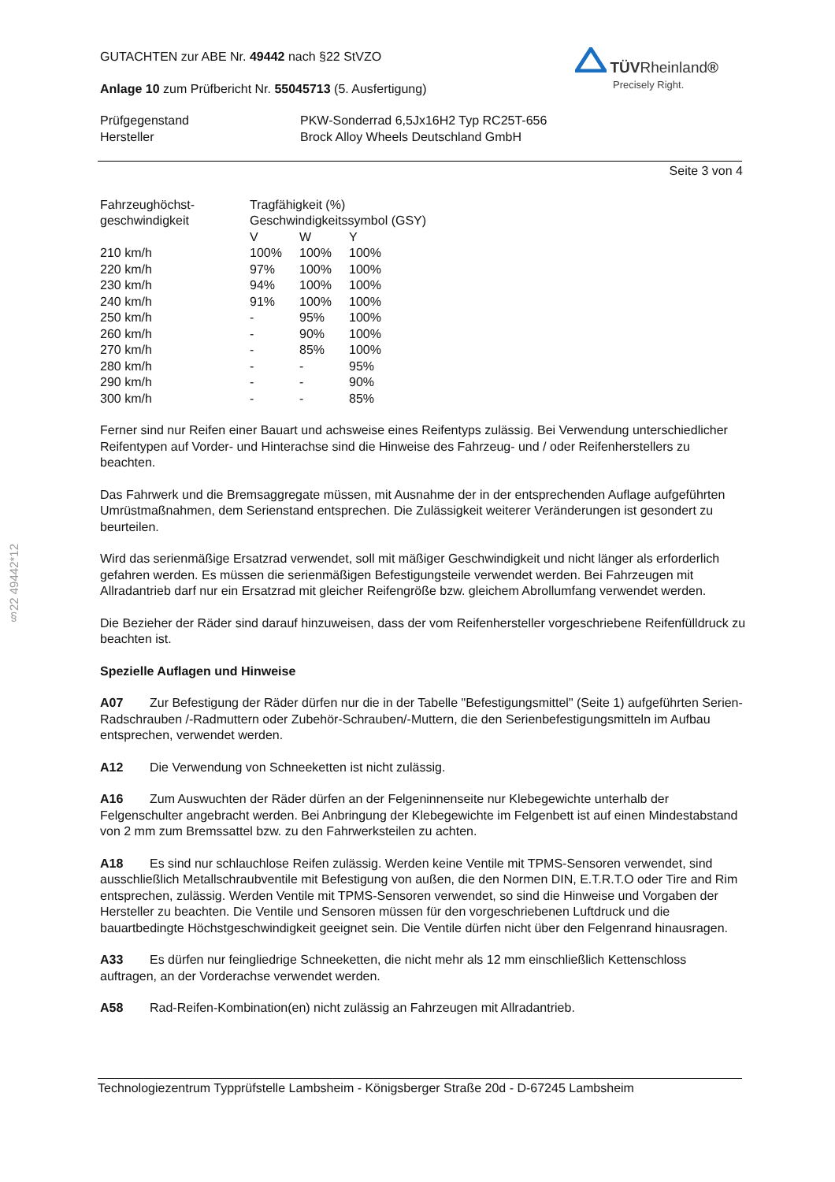§22 49442*12
TÜVRheinland®
Precisely Right.
GUTACHTEN zur ABE Nr. 49442 nach §22 StVZO
Anlage 10 zum Prüfbericht Nr. 55045713 (5. Ausfertigung)
| Prüfgegenstand | PKW-Sonderrad 6,5Jx16H2 Typ RC25T-656 |
| Hersteller | Brock Alloy Wheels Deutschland GmbH |
Seite 3 von 4
| Fahrzeughöchst- geschwindigkeit | Tragfähigkeit (%) Geschwindigkeitssymbol (GSY) | | |
| | V | W | Y |
| 210 km/h | 100% | 100% | 100% |
| 220 km/h | 97% | 100% | 100% |
| 230 km/h | 94% | 100% | 100% |
| 240 km/h | 91% | 100% | 100% |
| 250 km/h | - | 95% | 100% |
| 260 km/h | - | 90% | 100% |
| 270 km/h | - | 85% | 100% |
| 280 km/h | - | - | 95% |
| 290 km/h | - | - | 90% |
| 300 km/h | - | - | 85% |
Ferner sind nur Reifen einer Bauart und achsweise eines Reifentyps zulässig. Bei Verwendung unterschiedlicher Reifentypen auf Vorder- und Hinterachse sind die Hinweise des Fahrzeug- und / oder Reifenherstellers zu beachten.
Das Fahrwerk und die Bremsaggregate müssen, mit Ausnahme der in der entsprechenden Auflage aufgeführten Umrüstmaßnahmen, dem Serienstand entsprechen. Die Zulässigkeit weiterer Veränderungen ist gesondert zu beurteilen.
Wird das serienmäßige Ersatzrad verwendet, soll mit mäßiger Geschwindigkeit und nicht länger als erforderlich gefahren werden. Es müssen die serienmäßigen Befestigungsteile verwendet werden. Bei Fahrzeugen mit Allradantrieb darf nur ein Ersatzrad mit gleicher Reifengröße bzw. gleichem Abrollumfang verwendet werden.
Die Bezieher der Räder sind darauf hinzuweisen, dass der vom Reifenhersteller vorgeschriebene Reifenfülldruck zu beachten ist.
Spezielle Auflagen und Hinweise
A07 Zur Befestigung der Räder dürfen nur die in der Tabelle "Befestigungsmittel" (Seite 1) aufgeführten Serien-Radschrauben /-Radmuttern oder Zubehör-Schrauben/-Muttern, die den Serienbefestigungsmitteln im Aufbau entsprechen, verwendet werden.
A12 Die Verwendung von Schneeketten ist nicht zulässig.
A16 Zum Auswuchten der Räder dürfen an der Felgeninnenseite nur Klebegewichte unterhalb der Felgenschulter angebracht werden. Bei Anbringung der Klebegewichte im Felgenbett ist auf einen Mindestabstand von 2 mm zum Bremssattel bzw. zu den Fahrwerksteilen zu achten.
A18 Es sind nur schlauchlose Reifen zulässig. Werden keine Ventile mit TPMS-Sensoren verwendet, sind ausschließlich Metallschraubventile mit Befestigung von außen, die den Normen DIN, E.T.R.T.O oder Tire and Rim entsprechen, zulässig. Werden Ventile mit TPMS-Sensoren verwendet, so sind die Hinweise und Vorgaben der Hersteller zu beachten. Die Ventile und Sensoren müssen für den vorgeschriebenen Luftdruck und die bauartbedingte Höchstgeschwindigkeit geeignet sein. Die Ventile dürfen nicht über den Felgenrand hinausragen.
A33 Es dürfen nur feingliedrige Schneeketten, die nicht mehr als 12 mm einschließlich Kettenschloss auftragen, an der Vorderachse verwendet werden.
A58 Rad-Reifen-Kombination(en) nicht zulässig an Fahrzeugen mit Allradantrieb.
Technologiezentrum Typprüfstelle Lambsheim - Königsberger Straße 20d - D-67245 Lambsheim